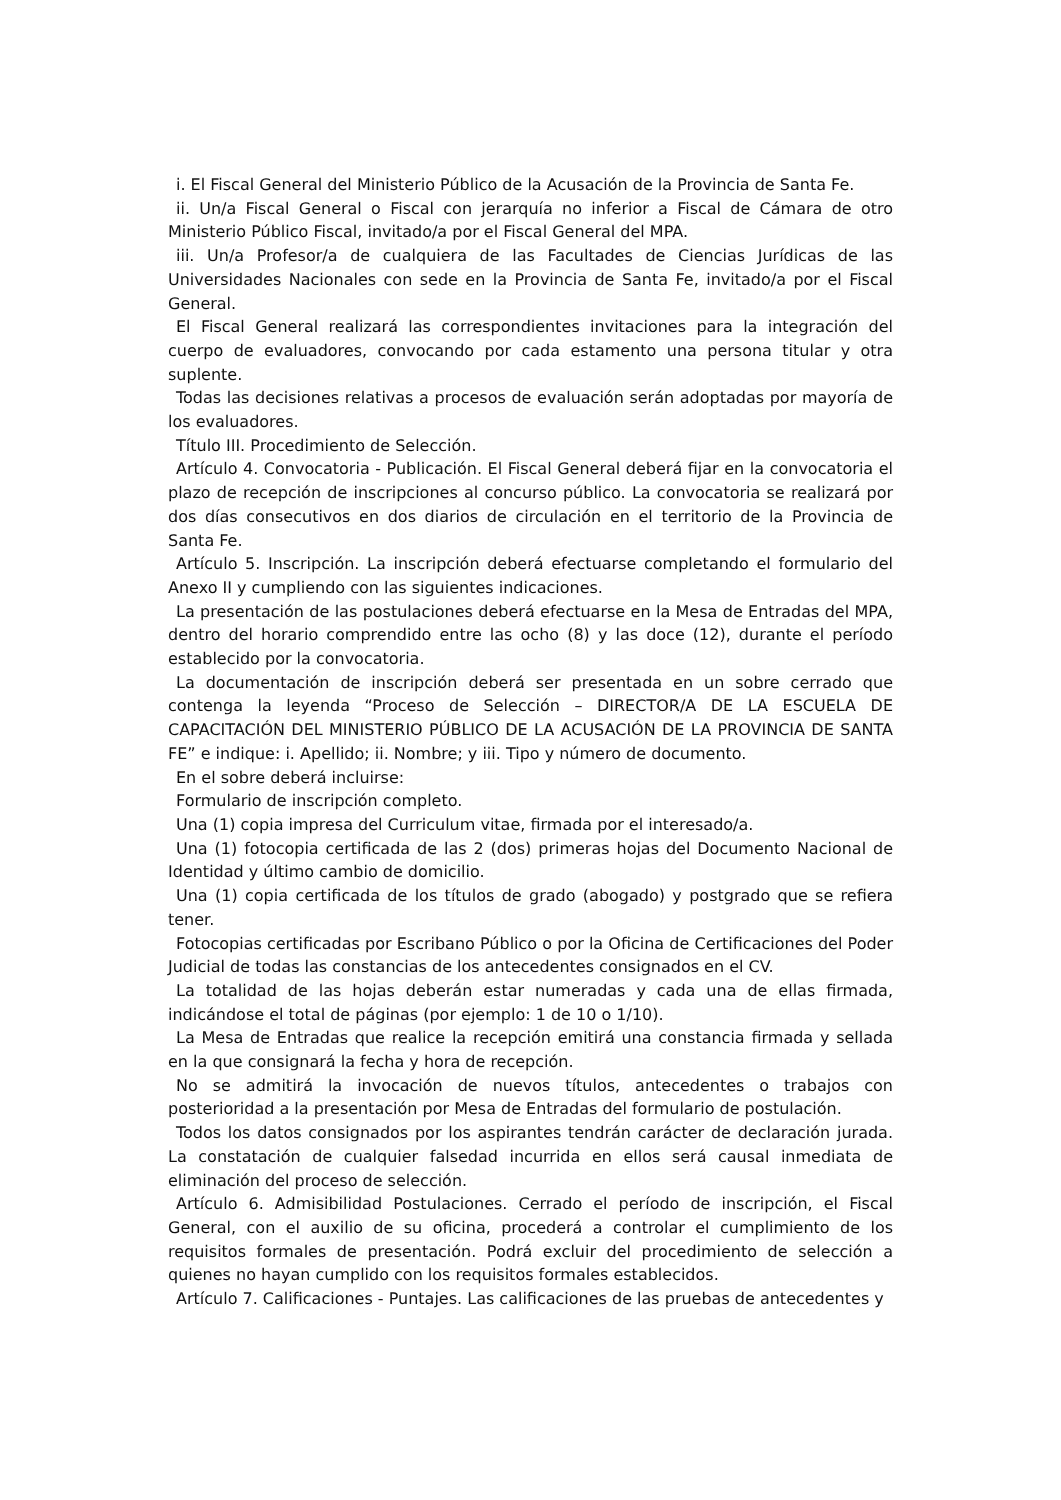i. El Fiscal General del Ministerio Público de la Acusación de la Provincia de Santa Fe.
ii. Un/a Fiscal General o Fiscal con jerarquía no inferior a Fiscal de Cámara de otro Ministerio Público Fiscal, invitado/a por el Fiscal General del MPA.
iii. Un/a Profesor/a de cualquiera de las Facultades de Ciencias Jurídicas de las Universidades Nacionales con sede en la Provincia de Santa Fe, invitado/a por el Fiscal General.
El Fiscal General realizará las correspondientes invitaciones para la integración del cuerpo de evaluadores, convocando por cada estamento una persona titular y otra suplente.
Todas las decisiones relativas a procesos de evaluación serán adoptadas por mayoría de los evaluadores.
Título III. Procedimiento de Selección.
Artículo 4. Convocatoria - Publicación. El Fiscal General deberá fijar en la convocatoria el plazo de recepción de inscripciones al concurso público. La convocatoria se realizará por dos días consecutivos en dos diarios de circulación en el territorio de la Provincia de Santa Fe.
Artículo 5. Inscripción. La inscripción deberá efectuarse completando el formulario del Anexo II y cumpliendo con las siguientes indicaciones.
La presentación de las postulaciones deberá efectuarse en la Mesa de Entradas del MPA, dentro del horario comprendido entre las ocho (8) y las doce (12), durante el período establecido por la convocatoria.
La documentación de inscripción deberá ser presentada en un sobre cerrado que contenga la leyenda “Proceso de Selección – DIRECTOR/A DE LA ESCUELA DE CAPACITACIÓN DEL MINISTERIO PÚBLICO DE LA ACUSACIÓN DE LA PROVINCIA DE SANTA FE” e indique: i. Apellido; ii. Nombre; y iii. Tipo y número de documento.
En el sobre deberá incluirse:
Formulario de inscripción completo.
Una (1) copia impresa del Curriculum vitae, firmada por el interesado/a.
Una (1) fotocopia certificada de las 2 (dos) primeras hojas del Documento Nacional de Identidad y último cambio de domicilio.
Una (1) copia certificada de los títulos de grado (abogado) y postgrado que se refiera tener.
Fotocopias certificadas por Escribano Público o por la Oficina de Certificaciones del Poder Judicial de todas las constancias de los antecedentes consignados en el CV.
La totalidad de las hojas deberán estar numeradas y cada una de ellas firmada, indicándose el total de páginas (por ejemplo: 1 de 10 o 1/10).
La Mesa de Entradas que realice la recepción emitirá una constancia firmada y sellada en la que consignará la fecha y hora de recepción.
No se admitirá la invocación de nuevos títulos, antecedentes o trabajos con posterioridad a la presentación por Mesa de Entradas del formulario de postulación.
Todos los datos consignados por los aspirantes tendrán carácter de declaración jurada. La constatación de cualquier falsedad incurrida en ellos será causal inmediata de eliminación del proceso de selección.
Artículo 6. Admisibilidad Postulaciones. Cerrado el período de inscripción, el Fiscal General, con el auxilio de su oficina, procederá a controlar el cumplimiento de los requisitos formales de presentación. Podrá excluir del procedimiento de selección a quienes no hayan cumplido con los requisitos formales establecidos.
Artículo 7. Calificaciones - Puntajes. Las calificaciones de las pruebas de antecedentes y